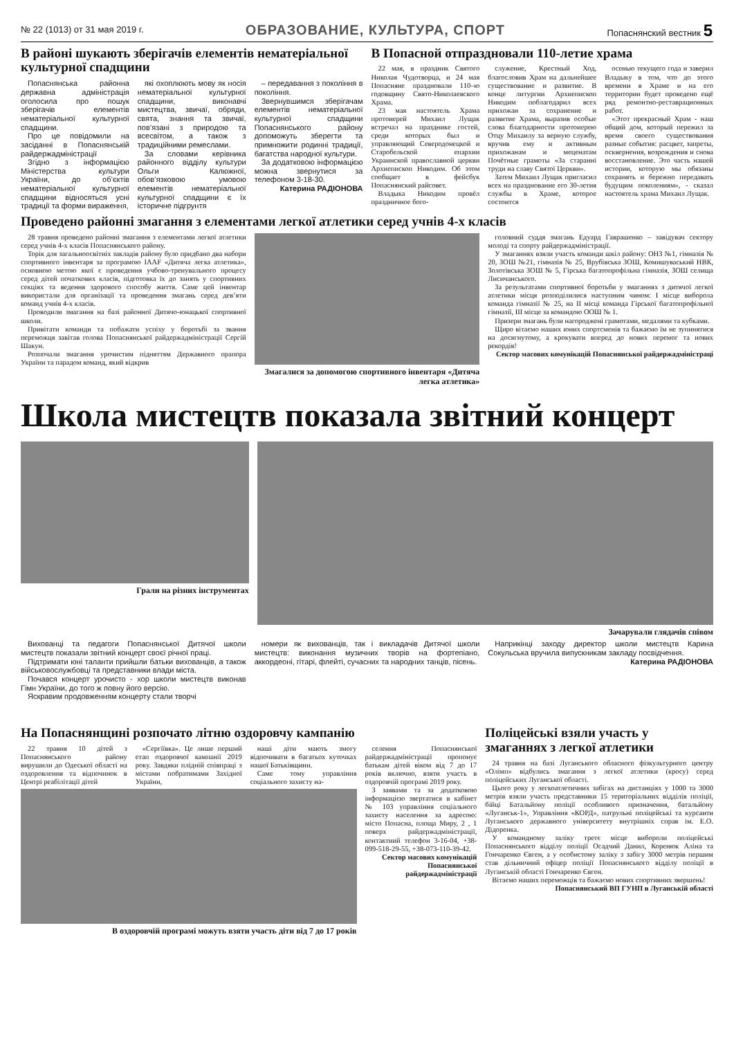№ 22 (1013) от 31 мая 2019 г. ОБРАЗОВАНИЕ, КУЛЬТУРА, СПОРТ Попаснянский вестник 5
В районі шукають зберігачів елементів нематеріальної культурної спадщини
Попаснянська районна державна адміністрація оголосила про пошук зберігачів елементів нематеріальної культурної спадщини.
Про це повідомили на засіданні в Попаснянській райдержадміністрації
Згідно з інформацією Міністерства культури України, до об’єктів нематеріальної культурної спадщини відносяться усні традиції та форми вираження,
які охоплюють мову як носія нематеріальної культурної спадщини, виконавчі мистецтва, звичаї, обряди, свята, знання та звичаї, пов’язані з природою та всесвітом, а також з традиційними ремеслами.
За словами керівника районного відділу культури Ольги Калюжної, обов’язковою умовою елементів нематеріальної культурної спадщини є їх історичне підгрунтя
– передавання з покоління в покоління.
Звернувшимся зберігачам елементів нематеріальної культурної спадщини Попаснянського району допоможуть зберегти та примножити родинні традиції, багатства народної культури.
За додатковою інформацією можна звернутися за телефоном 3-18-30.
Катерина РАДІОНОВА
В Попасной отпраздновали 110-летие храма
22 мая, в праздник Святого Николая Чудотворца, и 24 мая Попасняне праздновали 110–ю годовщину Свято-Николаевского Храма.
23 мая настоятель Храма протоиерей Михаил Лущак встречал на празднике гостей, среди которых был и управляющий Северодонецкой и Старобельской епархии Украинской православной церкви Архиепископ Никодим. Об этом сообщает в фейсбук Попаснянский райсовет.
Владыка Никодим провёл праздничное бого-
служение, Крестный Ход, благословив Храм на дальнейшее существование и развитие. В конце литургии Архиепископ Никодим поблагодарил всех прихожан за сохранение и развитие Храма, выразив особые слова благодарности протоиерею Отцу Михаилу за верную службу, вручив ему и активным прихожанам и меценатам Почётные грамоты «За старанні труди на славу Святої Церкви».
Затем Михаил Лущак пригласил всех на празднование его 30-летия службы в Храме, которое состоится
осенью текущего года и заверил Владыку в том, что до этого времени в Храме и на его территории будет проведено ещё ряд ремонтно-реставрационных работ.
«Этот прекрасный Храм - наш общий дом, который пережил за время своего существования разные события: расцвет, запреты, осквернения, возрождения и снова восстановление. Это часть нашей истории, которую мы обязаны сохранять и бережно передавать будущим поколениям», - сказал настоятель храма Михаил Лущак.
Проведено районні змагання з елементами легкої атлетики серед учнів 4-х класів
28 травня проведено районні змагання з елементами легкої атлетики серед учнів 4-х класів Попаснянського району.
Торік для загальноосвітніх закладів району було придбано два набори спортивного інвентаря за програмою IAAF «Дитяча легка атлетика», основною метою якої є проведення учбово-тренувального процесу серед дітей початкових класів, підготовка їх до занять у спортивних секціях та ведення здорового способу життя. Саме цей інвентар використали для організації та проведення змагань серед дев’яти команд учнів 4-х класів.
Проводили змагання на базі районної Дитячо-юнацької спортивної школи.
Привітати команди та побажати успіху у боротьбі за звання переможця завітав голова Попаснянської райдержадміністрації Сергій Шакун.
Розпочали змагання урочистим підняттям Державного прапора України та парадом команд, який відкрив
Змагалися за допомогою спортивного інвентаря «Дитяча легка атлетика»
головний суддя змагань Едуард Гаврашенко – завідувач сектору молоді та спорту райдержадміністрації.
У змаганнях взяли участь команди шкіл району: ОНЗ №1, гімназія № 20, ЗОШ №21, гімназія № 25, Врубівська ЗОШ, Комишуваський НВК, Золотівська ЗОШ № 5, Гірська багатопрофільна гімназія, ЗОШ селища Лисичанського.
За результатами спортивної боротьби у змаганнях з дитячої легкої атлетики місця розподілилися наступним чином: І місце виборола команда гімназії № 25, на ІІ місці команда Гірської багатопрофільної гімназії, ІІІ місце за командою ООШ № 1.
Призери змагань були нагороджені грамотами, медалями та кубками.
Щиро вітаємо наших юних спортсменів та бажаємо їм не зупинятися на досягнутому, а крокувати вперед до нових перемог та нових рекордів!
Сектор масових комунікацій Попаснянської райдержадміністраці
Школа мистецтв показала звітний концерт
Грали на різних інструментах Зачарували глядачів співом
Вихованці та педагоги Попаснянської Дитячої школи мистецтв показали звітний концерт своєї річної праці.
Підтримати юні таланти прийшли батьки вихованців, а також військовослужбовці та представники влади міста.
Почався концерт урочисто - хор школи мистецтв виконав Гімн України, до того ж повну його версію.
Яскравим продовженням концерту стали творчі
номери як вихованців, так і викладачів Дитячої школи мистецтв: виконання музичних творів на фортепіано, аккордеоні, гітарі, флейті, сучасних та народних танців, пісень.
Наприкінці заходу директор школи мистецтв Карина Сокульська вручила випускникам закладу посвідчення.
Катерина РАДІОНОВА
На Попаснянщині розпочато літню оздоровчу кампанію
22 травня 10 дітей з Попаснянського району вирушили до Одеської області на оздоровлення та відпочинок в Центрі реабілітації дітей
«Сергіївка». Це лише перший етап оздоровчої кампанії 2019 року. Завдяки плідній співпраці з містами побратимами Західної України,
наші діти мають змогу відпочивати в багатьох куточках нашої Батьківщини.
Саме тому управління соціального захисту на-
В оздоровчій програмі можуть взяти участь діти від 7 до 17 років
селення Попаснянської райдержадміністрації пропонує батькам дітей віком від 7 до 17 років включно, взяти участь в оздоровчій програмі 2019 року.
З заявами та за додатковою інформацією звертатися в кабінет № 103 управління соціального захисту населення за адресою: місто Попасна, площа Миру, 2 , 1 поверх райдержадміністрації, контактний телефон 3-16-04, +38-099-518-29-55, +38-073-110-39-42.
Сектор масових комунікацій Попаснянської райдержадміністрації
Поліцейські взяли участь у змаганнях з легкої атлетики
24 травня на базі Луганського обласного фізкультурного центру «Олімп» відбулись змагання з легкої атлетики (кросу) серед поліцейських Луганської області.
Цього року у легкоатлетичних забігах на дистанціях у 1000 та 3000 метрів взяли участь представники 15 територіальних відділів поліції, бійці Батальйону поліції особливого призначення, батальйону «Луганськ-1», Управління «КОРД», патрульні поліцейські та курсанти Луганського державного університету внутрішніх справ ім. Е.О. Дідоренка.
У командному заліку третє місце виборoли поліцейські Попаснянського відділу поліції Осадчий Данил, Коренюк Аліна та Гончаренко Євген, а у особистому заліку з забігу 3000 метрів першим став дільничний офіцер поліції Попаснянського відділу поліції в Луганській області Гончаренко Євген.
Вітаємо наших переможців та бажаємо нових спортивних звершень!
Попаснянський ВП ГУНП в Луганській області